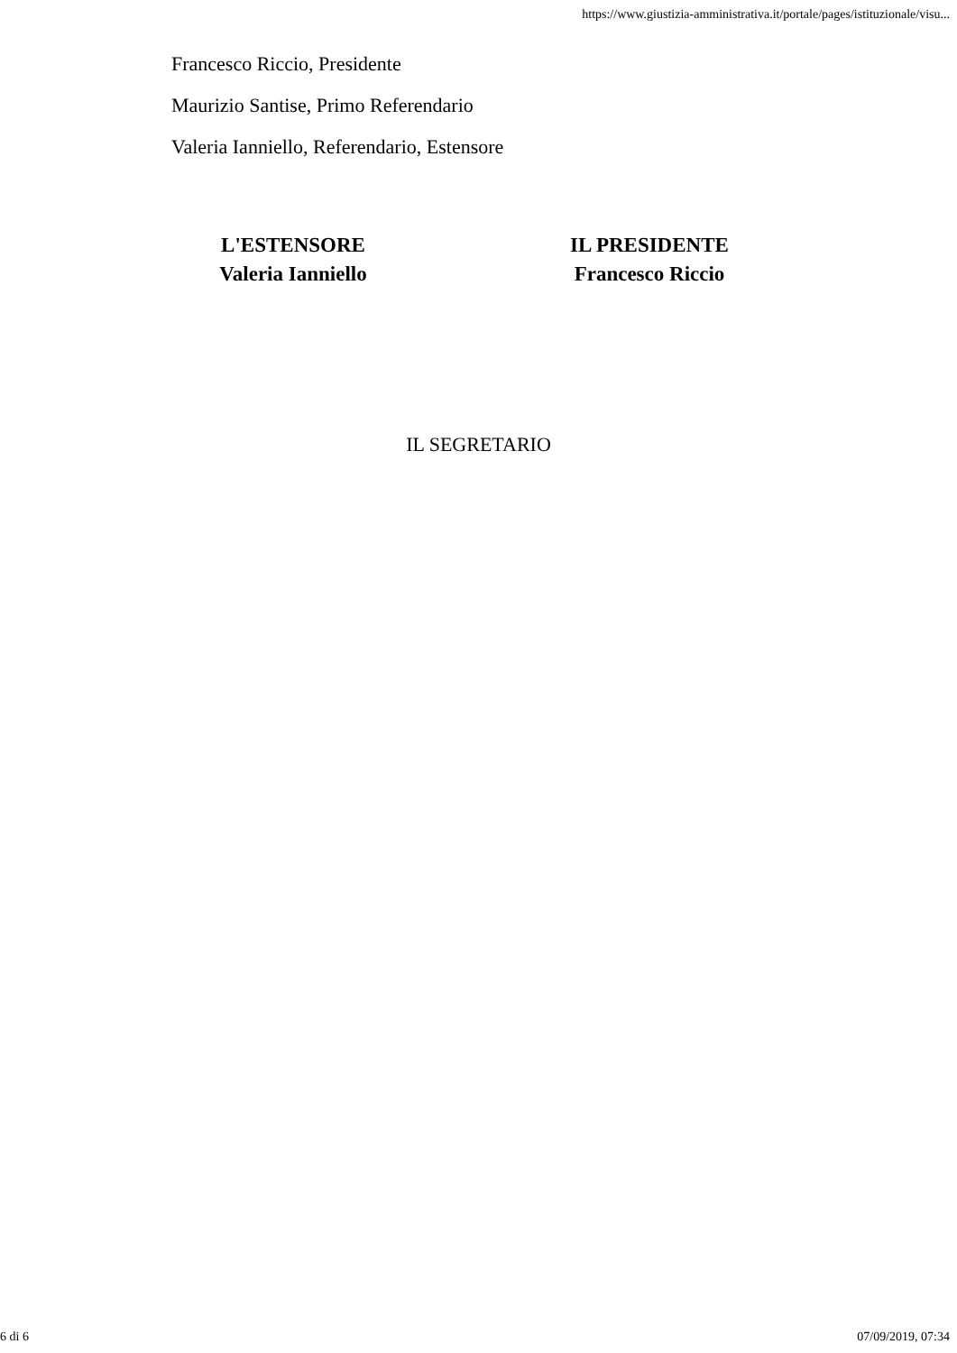https://www.giustizia-amministrativa.it/portale/pages/istituzionale/visu...
Francesco Riccio, Presidente
Maurizio Santise, Primo Referendario
Valeria Ianniello, Referendario, Estensore
L'ESTENSORE
Valeria Ianniello
IL PRESIDENTE
Francesco Riccio
IL SEGRETARIO
6 di 6 07/09/2019, 07:34